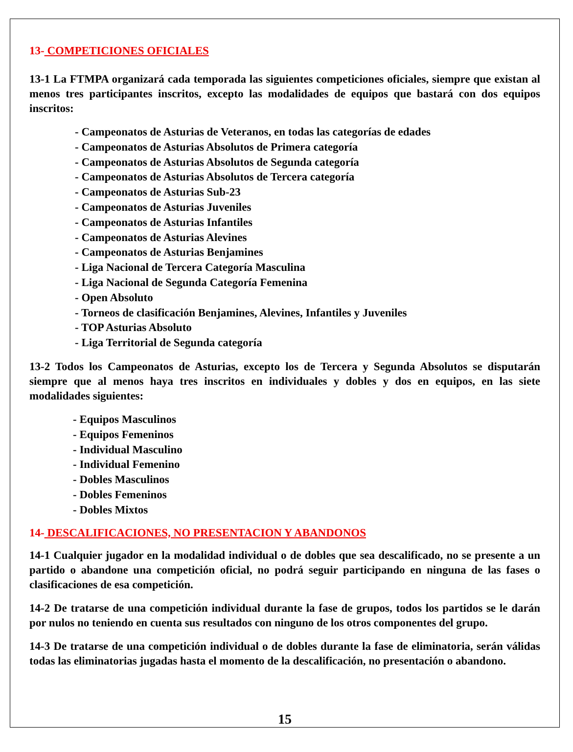13- COMPETICIONES OFICIALES
13-1 La FTMPA organizará cada temporada las siguientes competiciones oficiales, siempre que existan al menos tres participantes inscritos, excepto las modalidades de equipos que bastará con dos equipos inscritos:
- Campeonatos de Asturias de Veteranos, en todas las categorías de edades
- Campeonatos de Asturias Absolutos de Primera categoría
- Campeonatos de Asturias Absolutos de Segunda categoría
- Campeonatos de Asturias Absolutos de Tercera categoría
- Campeonatos de Asturias Sub-23
- Campeonatos de Asturias Juveniles
- Campeonatos de Asturias Infantiles
- Campeonatos de Asturias Alevines
- Campeonatos de Asturias Benjamines
- Liga Nacional de Tercera Categoría Masculina
- Liga Nacional de Segunda Categoría Femenina
- Open Absoluto
- Torneos de clasificación Benjamines, Alevines, Infantiles y Juveniles
- TOP Asturias Absoluto
- Liga Territorial de Segunda categoría
13-2 Todos los Campeonatos de Asturias, excepto los de Tercera y Segunda Absolutos se disputarán siempre que al menos haya tres inscritos en individuales y dobles y dos en equipos, en las siete modalidades siguientes:
- Equipos Masculinos
- Equipos Femeninos
- Individual Masculino
- Individual Femenino
- Dobles Masculinos
- Dobles Femeninos
- Dobles Mixtos
14- DESCALIFICACIONES, NO PRESENTACION Y ABANDONOS
14-1 Cualquier jugador en la modalidad individual o de dobles que sea descalificado, no se presente a un partido o abandone una competición oficial, no podrá seguir participando en ninguna de las fases o clasificaciones de esa competición.
14-2 De tratarse de una competición individual durante la fase de grupos, todos los partidos se le darán por nulos no teniendo en cuenta sus resultados con ninguno de los otros componentes del grupo.
14-3 De tratarse de una competición individual o de dobles durante la fase de eliminatoria, serán válidas todas las eliminatorias jugadas hasta el momento de la descalificación, no presentación o abandono.
15